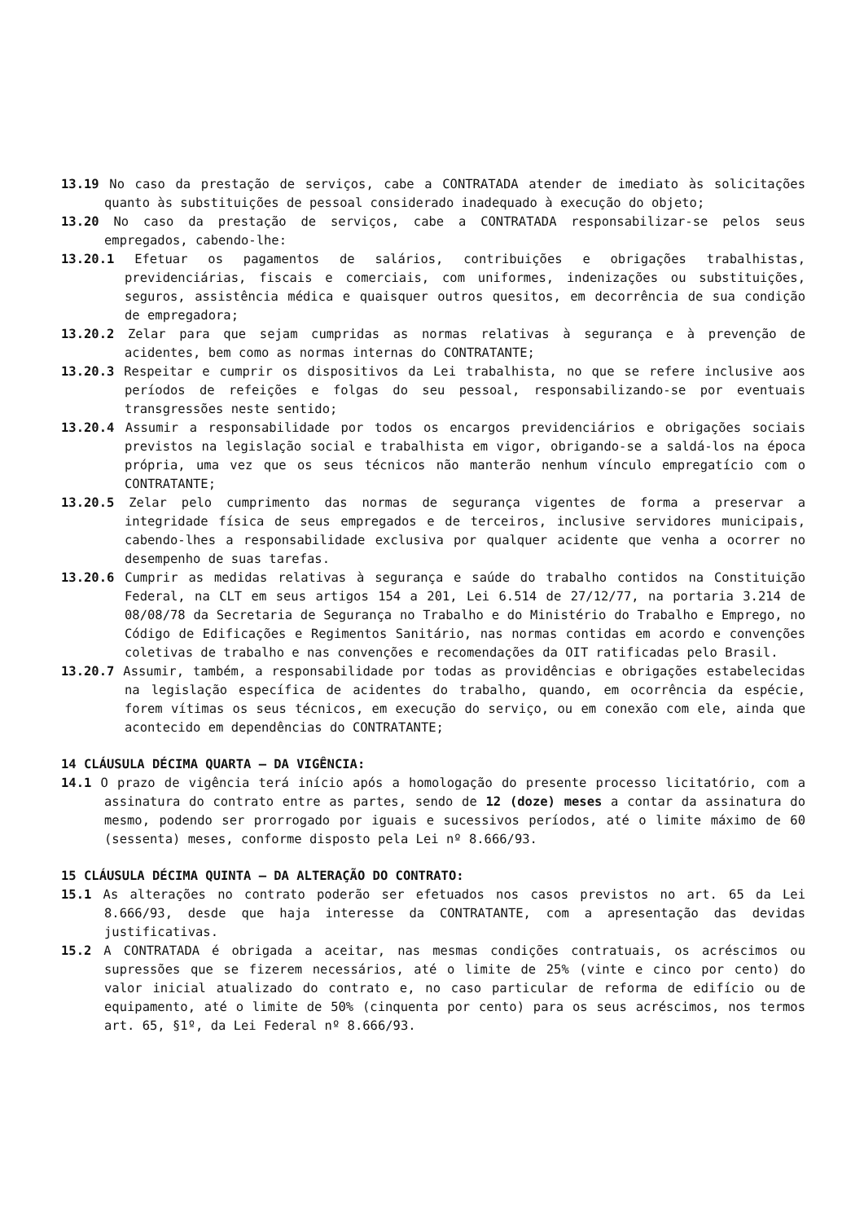13.19 No caso da prestação de serviços, cabe a CONTRATADA atender de imediato às solicitações quanto às substituições de pessoal considerado inadequado à execução do objeto;
13.20 No caso da prestação de serviços, cabe a CONTRATADA responsabilizar-se pelos seus empregados, cabendo-lhe:
13.20.1 Efetuar os pagamentos de salários, contribuições e obrigações trabalhistas, previdenciárias, fiscais e comerciais, com uniformes, indenizações ou substituições, seguros, assistência médica e quaisquer outros quesitos, em decorrência de sua condição de empregadora;
13.20.2 Zelar para que sejam cumpridas as normas relativas à segurança e à prevenção de acidentes, bem como as normas internas do CONTRATANTE;
13.20.3 Respeitar e cumprir os dispositivos da Lei trabalhista, no que se refere inclusive aos períodos de refeições e folgas do seu pessoal, responsabilizando-se por eventuais transgressões neste sentido;
13.20.4 Assumir a responsabilidade por todos os encargos previdenciários e obrigações sociais previstos na legislação social e trabalhista em vigor, obrigando-se a saldá-los na época própria, uma vez que os seus técnicos não manterão nenhum vínculo empregatício com o CONTRATANTE;
13.20.5 Zelar pelo cumprimento das normas de segurança vigentes de forma a preservar a integridade física de seus empregados e de terceiros, inclusive servidores municipais, cabendo-lhes a responsabilidade exclusiva por qualquer acidente que venha a ocorrer no desempenho de suas tarefas.
13.20.6 Cumprir as medidas relativas à segurança e saúde do trabalho contidos na Constituição Federal, na CLT em seus artigos 154 a 201, Lei 6.514 de 27/12/77, na portaria 3.214 de 08/08/78 da Secretaria de Segurança no Trabalho e do Ministério do Trabalho e Emprego, no Código de Edificações e Regimentos Sanitário, nas normas contidas em acordo e convenções coletivas de trabalho e nas convenções e recomendações da OIT ratificadas pelo Brasil.
13.20.7 Assumir, também, a responsabilidade por todas as providências e obrigações estabelecidas na legislação específica de acidentes do trabalho, quando, em ocorrência da espécie, forem vítimas os seus técnicos, em execução do serviço, ou em conexão com ele, ainda que acontecido em dependências do CONTRATANTE;
14 CLÁUSULA DÉCIMA QUARTA – DA VIGÊNCIA:
14.1 O prazo de vigência terá início após a homologação do presente processo licitatório, com a assinatura do contrato entre as partes, sendo de 12 (doze) meses a contar da assinatura do mesmo, podendo ser prorrogado por iguais e sucessivos períodos, até o limite máximo de 60 (sessenta) meses, conforme disposto pela Lei nº 8.666/93.
15 CLÁUSULA DÉCIMA QUINTA – DA ALTERAÇÃO DO CONTRATO:
15.1 As alterações no contrato poderão ser efetuados nos casos previstos no art. 65 da Lei 8.666/93, desde que haja interesse da CONTRATANTE, com a apresentação das devidas justificativas.
15.2 A CONTRATADA é obrigada a aceitar, nas mesmas condições contratuais, os acréscimos ou supressões que se fizerem necessários, até o limite de 25% (vinte e cinco por cento) do valor inicial atualizado do contrato e, no caso particular de reforma de edifício ou de equipamento, até o limite de 50% (cinquenta por cento) para os seus acréscimos, nos termos art. 65, §1º, da Lei Federal nº 8.666/93.